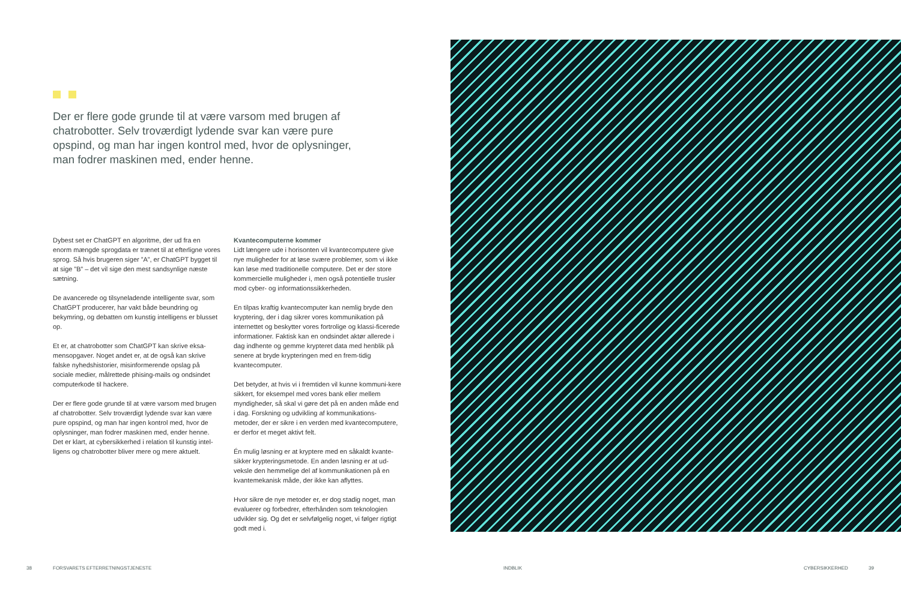Der er flere gode grunde til at være varsom med brugen af chatrobotter. Selv troværdigt lydende svar kan være pure opspind, og man har ingen kontrol med, hvor de oplysninger, man fodrer maskinen med, ender henne.
Dybest set er ChatGPT en algoritme, der ud fra en enorm mængde sprogdata er trænet til at efterligne vores sprog. Så hvis brugeren siger ”A”, er ChatGPT bygget til at sige ”B” – det vil sige den mest sandsynlige næste sætning.
De avancerede og tilsyneladende intelligente svar, som ChatGPT producerer, har vakt både beundring og bekymring, og debatten om kunstig intelligens er blusset op.
Et er, at chatrobotter som ChatGPT kan skrive eksa-mensopgaver. Noget andet er, at de også kan skrive falske nyhedshistorier, misinformerende opslag på sociale medier, målrettede phising-mails og ondsindet computerkode til hackere.
Der er flere gode grunde til at være varsom med brugen af chatrobotter. Selv troværdigt lydende svar kan være pure opspind, og man har ingen kontrol med, hvor de oplysninger, man fodrer maskinen med, ender henne. Det er klart, at cybersikkerhed i relation til kunstig intel-ligens og chatrobotter bliver mere og mere aktuelt.
Kvantecomputerne kommer
Lidt længere ude i horisonten vil kvantecomputere give nye muligheder for at løse svære problemer, som vi ikke kan løse med traditionelle computere. Det er der store kommercielle muligheder i, men også potentielle trusler mod cyber- og informationssikkerheden.
En tilpas kraftig kvantecomputer kan nemlig bryde den kryptering, der i dag sikrer vores kommunikation på internettet og beskytter vores fortrolige og klassi-ficerede informationer. Faktisk kan en ondsindet aktør allerede i dag indhente og gemme krypteret data med henblik på senere at bryde krypteringen med en frem-tidig kvantecomputer.
Det betyder, at hvis vi i fremtiden vil kunne kommuni-kere sikkert, for eksempel med vores bank eller mellem myndigheder, så skal vi gøre det på en anden måde end i dag. Forskning og udvikling af kommunikations-metoder, der er sikre i en verden med kvantecomputere, er derfor et meget aktivt felt.
Én mulig løsning er at kryptere med en såkaldt kvante-sikker krypteringsmetode. En anden løsning er at ud-veksle den hemmelige del af kommunikationen på en kvantemekanisk måde, der ikke kan aflyttes.
Hvor sikre de nye metoder er, er dog stadig noget, man evaluerer og forbedrer, efterhånden som teknologien udvikler sig. Og det er selvfølgelig noget, vi følger rigtigt godt med i.
38 FORSVARETS EFTERRETNINGSTJENESTE INDBLIK CYBERSIKKERHED 39